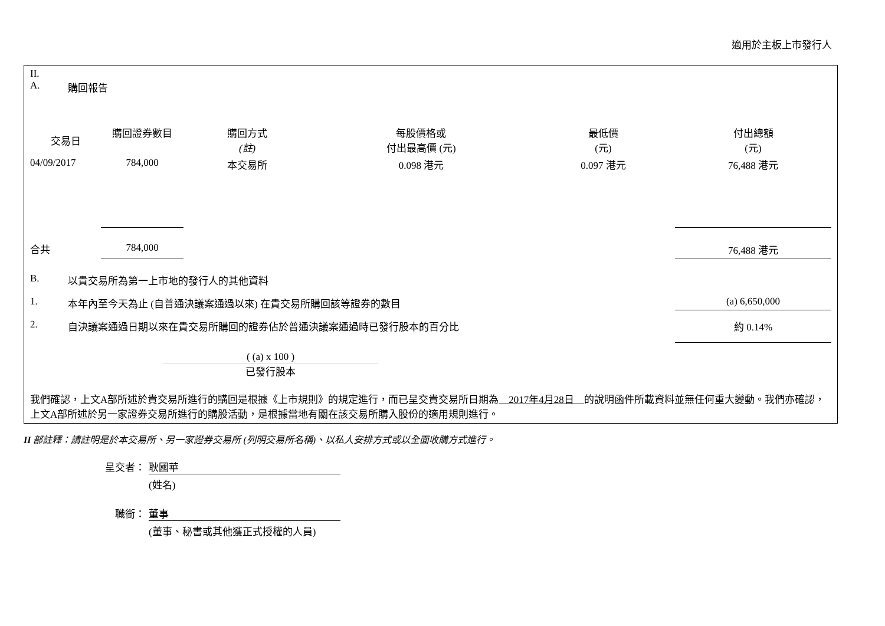適用於主板上市發行人
II.
A. 購回報告
| 交易日 | 購回證券數目 | 購回方式 (註) | 每股價格或 付出最高價 (元) | 最低價 (元) | 付出總額 (元) |
| --- | --- | --- | --- | --- | --- |
| 04/09/2017 | 784,000 | 本交易所 | 0.098 港元 | 0.097 港元 | 76,488 港元 |
| 合共 | 784,000 | | | | 76,488 港元 |
B. 以貴交易所為第一上市地的發行人的其他資料
1. 本年內至今天為止 (自普通決議案通過以來) 在貴交易所購回該等證券的數目 (a) 6,650,000
2. 自決議案通過日期以來在貴交易所購回的證券佔於普通決議案通過時已發行股本的百分比 約 0.14%
( (a) x 100 )
已發行股本
我們確認，上文A部所述於貴交易所進行的購回是根據《上市規則》的規定進行，而已呈交貴交易所日期為　2017年4月28日　的說明函件所載資料並無任何重大變動。我們亦確認，上文A部所述於另一家證券交易所進行的購股活動，是根據當地有關在該交易所購入股份的適用規則進行。
II 部註釋：請註明是於本交易所、另一家證券交易所 (列明交易所名稱)、以私人安排方式或以全面收購方式進行。
呈交者： 耿國華
(姓名)
職銜： 董事
(董事、秘書或其他獲正式授權的人員)